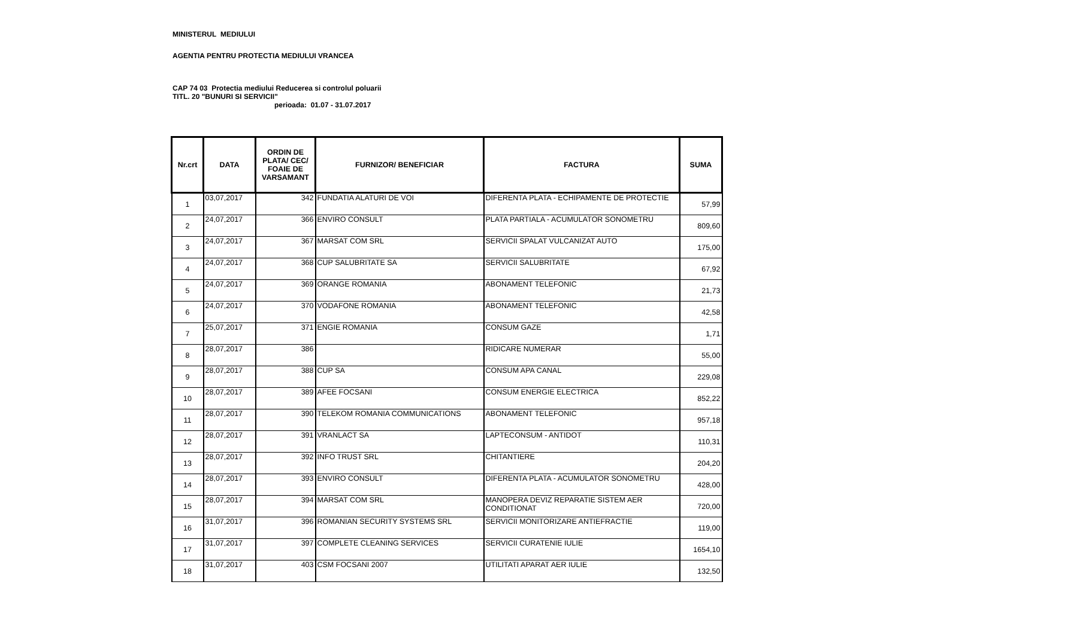MINISTERUL MEDIULUI
AGENTIA PENTRU PROTECTIA MEDIULUI VRANCEA
CAP 74 03 Protectia mediului Reducerea si controlul poluarii
TITL. 20 "BUNURI SI SERVICII"
perioada: 01.07 - 31.07.2017
| Nr.crt | DATA | ORDIN DE PLATA/ CEC/ FOAIE DE VARSAMANT | FURNIZOR/ BENEFICIAR | FACTURA | SUMA |
| --- | --- | --- | --- | --- | --- |
| 1 | 03,07,2017 | 342 | FUNDATIA ALATURI DE VOI | DIFERENTA PLATA - ECHIPAMENTE DE PROTECTIE | 57,99 |
| 2 | 24,07,2017 | 366 | ENVIRO CONSULT | PLATA PARTIALA - ACUMULATOR SONOMETRU | 809,60 |
| 3 | 24,07,2017 | 367 | MARSAT COM SRL | SERVICII SPALAT VULCANIZAT AUTO | 175,00 |
| 4 | 24,07,2017 | 368 | CUP SALUBRITATE SA | SERVICII SALUBRITATE | 67,92 |
| 5 | 24,07,2017 | 369 | ORANGE ROMANIA | ABONAMENT TELEFONIC | 21,73 |
| 6 | 24,07,2017 | 370 | VODAFONE ROMANIA | ABONAMENT TELEFONIC | 42,58 |
| 7 | 25,07,2017 | 371 | ENGIE ROMANIA | CONSUM GAZE | 1,71 |
| 8 | 28,07,2017 | 386 | | RIDICARE NUMERAR | 55,00 |
| 9 | 28,07,2017 | 388 | CUP SA | CONSUM APA CANAL | 229,08 |
| 10 | 28,07,2017 | 389 | AFEE FOCSANI | CONSUM ENERGIE ELECTRICA | 852,22 |
| 11 | 28,07,2017 | 390 | TELEKOM ROMANIA COMMUNICATIONS | ABONAMENT TELEFONIC | 957,18 |
| 12 | 28,07,2017 | 391 | VRANLACT SA | LAPTECONSUM - ANTIDOT | 110,31 |
| 13 | 28,07,2017 | 392 | INFO TRUST SRL | CHITANTIERE | 204,20 |
| 14 | 28,07,2017 | 393 | ENVIRO CONSULT | DIFERENTA PLATA - ACUMULATOR SONOMETRU | 428,00 |
| 15 | 28,07,2017 | 394 | MARSAT COM SRL | MANOPERA DEVIZ REPARATIE SISTEM AER CONDITIONAT | 720,00 |
| 16 | 31,07,2017 | 396 | ROMANIAN SECURITY SYSTEMS SRL | SERVICII MONITORIZARE ANTIEFRACTIE | 119,00 |
| 17 | 31,07,2017 | 397 | COMPLETE CLEANING SERVICES | SERVICII CURATENIE IULIE | 1654,10 |
| 18 | 31,07,2017 | 403 | CSM FOCSANI 2007 | UTILITATI APARAT AER IULIE | 132,50 |